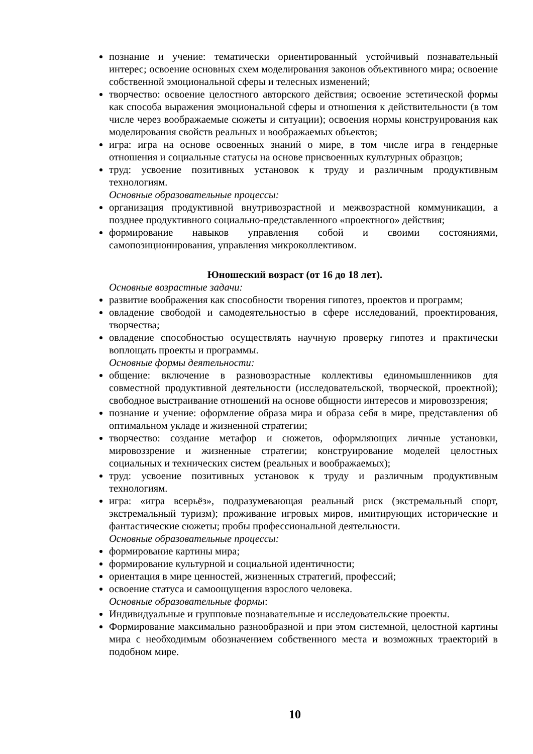познание и учение: тематически ориентированный устойчивый познавательный интерес; освоение основных схем моделирования законов объективного мира; освоение собственной эмоциональной сферы и телесных изменений;
творчество: освоение целостного авторского действия; освоение эстетической формы как способа выражения эмоциональной сферы и отношения к действительности (в том числе через воображаемые сюжеты и ситуации); освоения нормы конструирования как моделирования свойств реальных и воображаемых объектов;
игра: игра на основе освоенных знаний о мире, в том числе игра в гендерные отношения и социальные статусы на основе присвоенных культурных образцов;
труд: усвоение позитивных установок к труду и различным продуктивным технологиям.
Основные образовательные процессы:
организация продуктивной внутривозрастной и межвозрастной коммуникации, а позднее продуктивного социально-представленного «проектного» действия;
формирование навыков управления собой и своими состояниями, самопозиционирования, управления микроколлективом.
Юношеский возраст (от 16 до 18 лет).
Основные возрастные задачи:
развитие воображения как способности творения гипотез, проектов и программ;
овладение свободой и самодеятельностью в сфере исследований, проектирования, творчества;
овладение способностью осуществлять научную проверку гипотез и практически воплощать проекты и программы.
Основные формы деятельности:
общение: включение в разновозрастные коллективы единомышленников для совместной продуктивной деятельности (исследовательской, творческой, проектной); свободное выстраивание отношений на основе общности интересов и мировоззрения;
познание и учение: оформление образа мира и образа себя в мире, представления об оптимальном укладе и жизненной стратегии;
творчество: создание метафор и сюжетов, оформляющих личные установки, мировоззрение и жизненные стратегии; конструирование моделей целостных социальных и технических систем (реальных и воображаемых);
труд: усвоение позитивных установок к труду и различным продуктивным технологиям.
игра: «игра всерьёз», подразумевающая реальный риск (экстремальный спорт, экстремальный туризм); проживание игровых миров, имитирующих исторические и фантастические сюжеты; пробы профессиональной деятельности.
Основные образовательные процессы:
формирование картины мира;
формирование культурной и социальной идентичности;
ориентация в мире ценностей, жизненных стратегий, профессий;
освоение статуса и самоощущения взрослого человека.
Основные образовательные формы:
Индивидуальные и групповые познавательные и исследовательские проекты.
Формирование максимально разнообразной и при этом системной, целостной картины мира с необходимым обозначением собственного места и возможных траекторий в подобном мире.
10